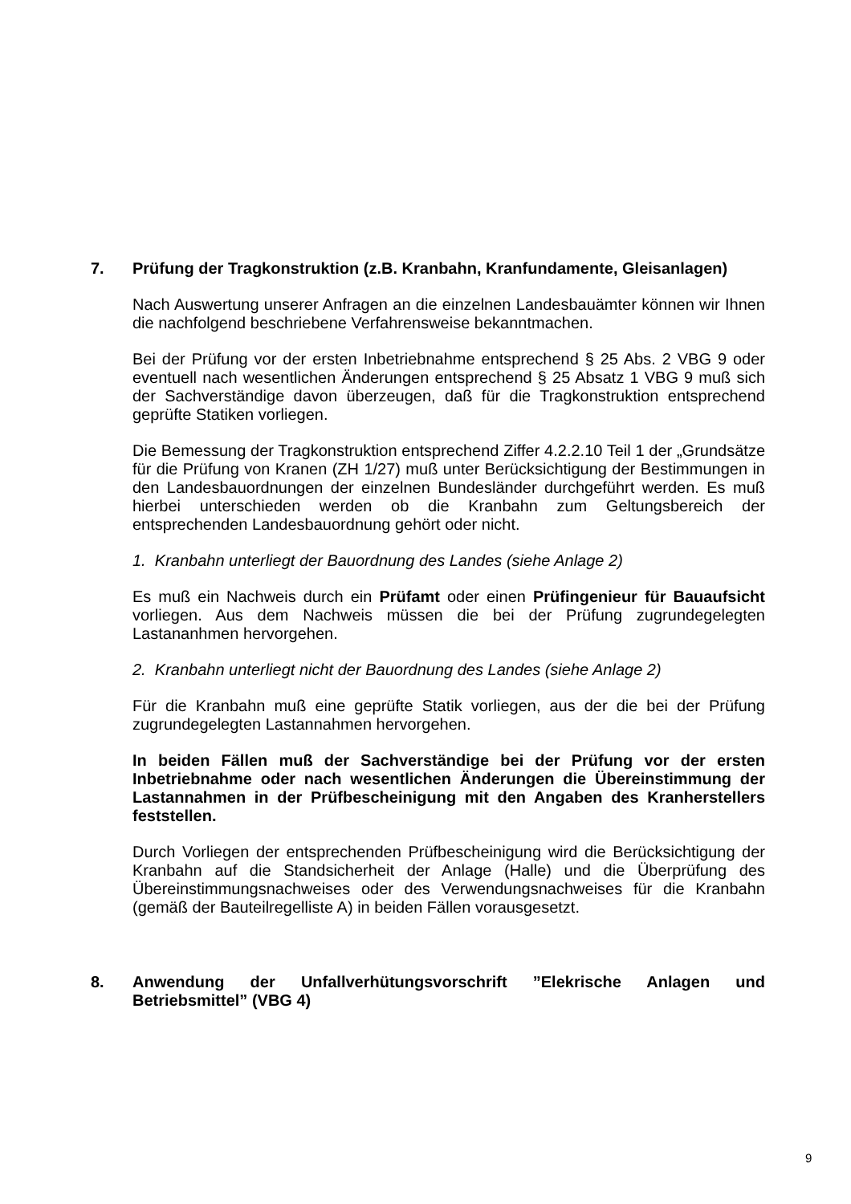7. Prüfung der Tragkonstruktion (z.B. Kranbahn, Kranfundamente, Gleisanlagen)
Nach Auswertung unserer Anfragen an die einzelnen Landesbauämter können wir Ihnen die nachfolgend beschriebene Verfahrensweise bekanntmachen.
Bei der Prüfung vor der ersten Inbetriebnahme entsprechend § 25 Abs. 2 VBG 9 oder eventuell nach wesentlichen Änderungen entsprechend § 25 Absatz 1 VBG 9 muß sich der Sachverständige davon überzeugen, daß für die Tragkonstruktion entsprechend geprüfte Statiken vorliegen.
Die Bemessung der Tragkonstruktion entsprechend Ziffer 4.2.2.10 Teil 1 der „Grundsätze für die Prüfung von Kranen (ZH 1/27) muß unter Berücksichtigung der Bestimmungen in den Landesbauordnungen der einzelnen Bundesländer durchgeführt werden. Es muß hierbei unterschieden werden ob die Kranbahn zum Geltungsbereich der entsprechenden Landesbauordnung gehört oder nicht.
1. Kranbahn unterliegt der Bauordnung des Landes (siehe Anlage 2)
Es muß ein Nachweis durch ein Prüfamt oder einen Prüfingenieur für Bauaufsicht vorliegen. Aus dem Nachweis müssen die bei der Prüfung zugrundegelegten Lastananhmen hervorgehen.
2. Kranbahn unterliegt nicht der Bauordnung des Landes (siehe Anlage 2)
Für die Kranbahn muß eine geprüfte Statik vorliegen, aus der die bei der Prüfung zugrundegelegten Lastannahmen hervorgehen.
In beiden Fällen muß der Sachverständige bei der Prüfung vor der ersten Inbetriebnahme oder nach wesentlichen Änderungen die Übereinstimmung der Lastannahmen in der Prüfbescheinigung mit den Angaben des Kranherstellers feststellen.
Durch Vorliegen der entsprechenden Prüfbescheinigung wird die Berücksichtigung der Kranbahn auf die Standsicherheit der Anlage (Halle) und die Überprüfung des Übereinstimmungsnachweises oder des Verwendungsnachweises für die Kranbahn (gemäß der Bauteilregelliste A) in beiden Fällen vorausgesetzt.
8. Anwendung der Unfallverhütungsvorschrift ”Elekrische Anlagen und Betriebsmittel” (VBG 4)
9